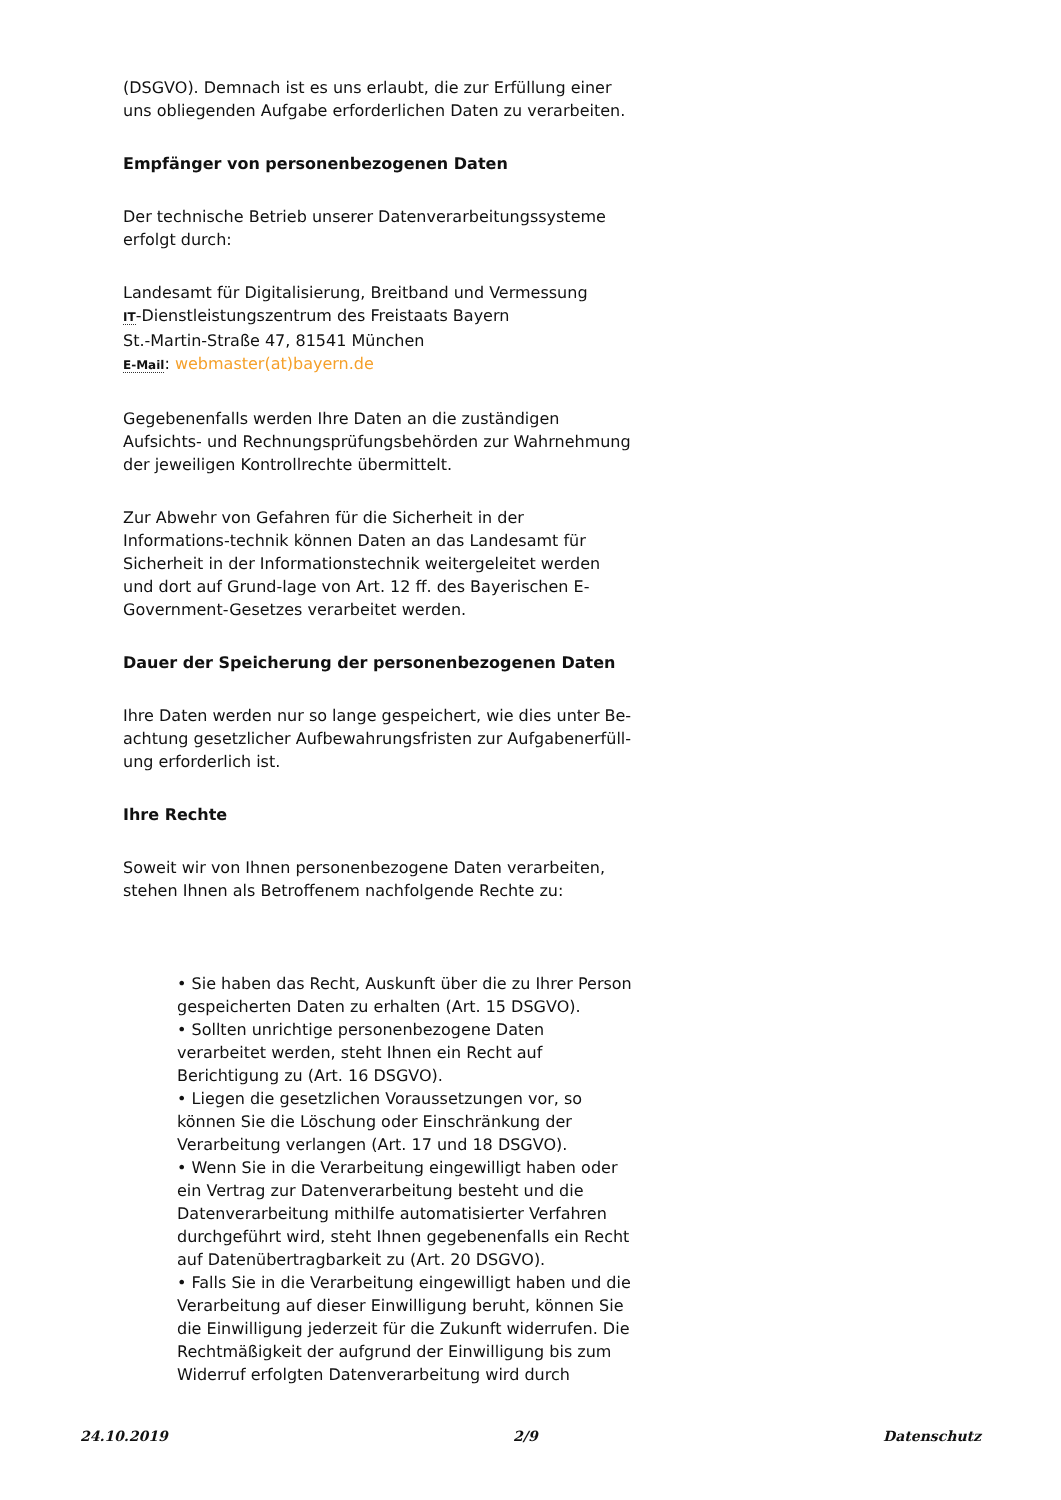(DSGVO). Demnach ist es uns erlaubt, die zur Erfüllung einer uns obliegenden Aufgabe erforderlichen Daten zu verarbeiten.
Empfänger von personenbezogenen Daten
Der technische Betrieb unserer Datenverarbeitungssysteme erfolgt durch:
Landesamt für Digitalisierung, Breitband und Vermessung
IT-Dienstleistungszentrum des Freistaats Bayern
St.-Martin-Straße 47, 81541 München
E-Mail: webmaster(at)bayern.de
Gegebenenfalls werden Ihre Daten an die zuständigen Aufsichts- und Rechnungsprüfungsbehörden zur Wahrnehmung der jeweiligen Kontrollrechte übermittelt.
Zur Abwehr von Gefahren für die Sicherheit in der Informations-technik können Daten an das Landesamt für Sicherheit in der Informationstechnik weitergeleitet werden und dort auf Grund-lage von Art. 12 ff. des Bayerischen E-Government-Gesetzes verarbeitet werden.
Dauer der Speicherung der personenbezogenen Daten
Ihre Daten werden nur so lange gespeichert, wie dies unter Be-achtung gesetzlicher Aufbewahrungsfristen zur Aufgabenerfüll-ung erforderlich ist.
Ihre Rechte
Soweit wir von Ihnen personenbezogene Daten verarbeiten, stehen Ihnen als Betroffenem nachfolgende Rechte zu:
• Sie haben das Recht, Auskunft über die zu Ihrer Person gespeicherten Daten zu erhalten (Art. 15 DSGVO).
• Sollten unrichtige personenbezogene Daten verarbeitet werden, steht Ihnen ein Recht auf Berichtigung zu (Art. 16 DSGVO).
• Liegen die gesetzlichen Voraussetzungen vor, so können Sie die Löschung oder Einschränkung der Verarbeitung verlangen (Art. 17 und 18 DSGVO).
• Wenn Sie in die Verarbeitung eingewilligt haben oder ein Vertrag zur Datenverarbeitung besteht und die Datenverarbeitung mithilfe automatisierter Verfahren durchgeführt wird, steht Ihnen gegebenenfalls ein Recht auf Datenübertragbarkeit zu (Art. 20 DSGVO).
• Falls Sie in die Verarbeitung eingewilligt haben und die Verarbeitung auf dieser Einwilligung beruht, können Sie die Einwilligung jederzeit für die Zukunft widerrufen. Die Rechtmäßigkeit der aufgrund der Einwilligung bis zum Widerruf erfolgten Datenverarbeitung wird durch
24.10.2019 2/9 Datenschutz